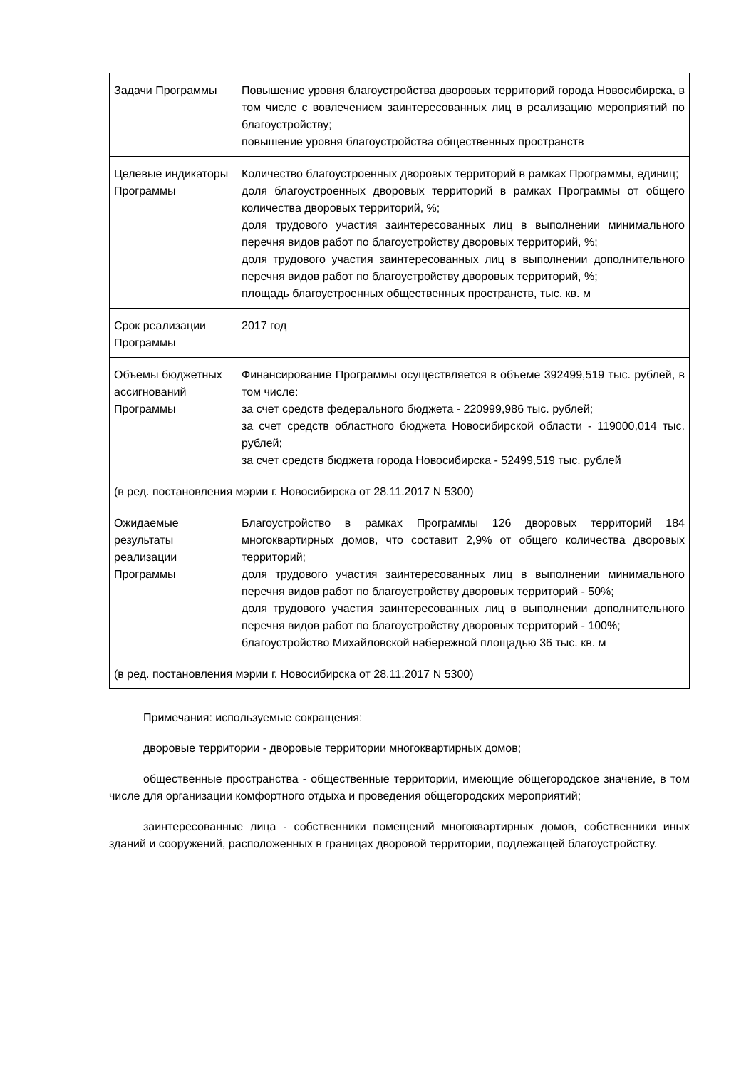| Задачи Программы | Повышение уровня благоустройства дворовых территорий города Новосибирска, в том числе с вовлечением заинтересованных лиц в реализацию мероприятий по благоустройству; повышение уровня благоустройства общественных пространств |
| Целевые индикаторы Программы | Количество благоустроенных дворовых территорий в рамках Программы, единиц; доля благоустроенных дворовых территорий в рамках Программы от общего количества дворовых территорий, %; доля трудового участия заинтересованных лиц в выполнении минимального перечня видов работ по благоустройству дворовых территорий, %; доля трудового участия заинтересованных лиц в выполнении дополнительного перечня видов работ по благоустройству дворовых территорий, %; площадь благоустроенных общественных пространств, тыс. кв. м |
| Срок реализации Программы | 2017 год |
| Объемы бюджетных ассигнований Программы | Финансирование Программы осуществляется в объеме 392499,519 тыс. рублей, в том числе: за счет средств федерального бюджета - 220999,986 тыс. рублей; за счет средств областного бюджета Новосибирской области - 119000,014 тыс. рублей; за счет средств бюджета города Новосибирска - 52499,519 тыс. рублей |
| (в ред. постановления мэрии г. Новосибирска от 28.11.2017 N 5300) | |
| Ожидаемые результаты реализации Программы | Благоустройство в рамках Программы 126 дворовых территорий 184 многоквартирных домов, что составит 2,9% от общего количества дворовых территорий; доля трудового участия заинтересованных лиц в выполнении минимального перечня видов работ по благоустройству дворовых территорий - 50%; доля трудового участия заинтересованных лиц в выполнении дополнительного перечня видов работ по благоустройству дворовых территорий - 100%; благоустройство Михайловской набережной площадью 36 тыс. кв. м |
| (в ред. постановления мэрии г. Новосибирска от 28.11.2017 N 5300) | |
Примечания: используемые сокращения:
дворовые территории - дворовые территории многоквартирных домов;
общественные пространства - общественные территории, имеющие общегородское значение, в том числе для организации комфортного отдыха и проведения общегородских мероприятий;
заинтересованные лица - собственники помещений многоквартирных домов, собственники иных зданий и сооружений, расположенных в границах дворовой территории, подлежащей благоустройству.